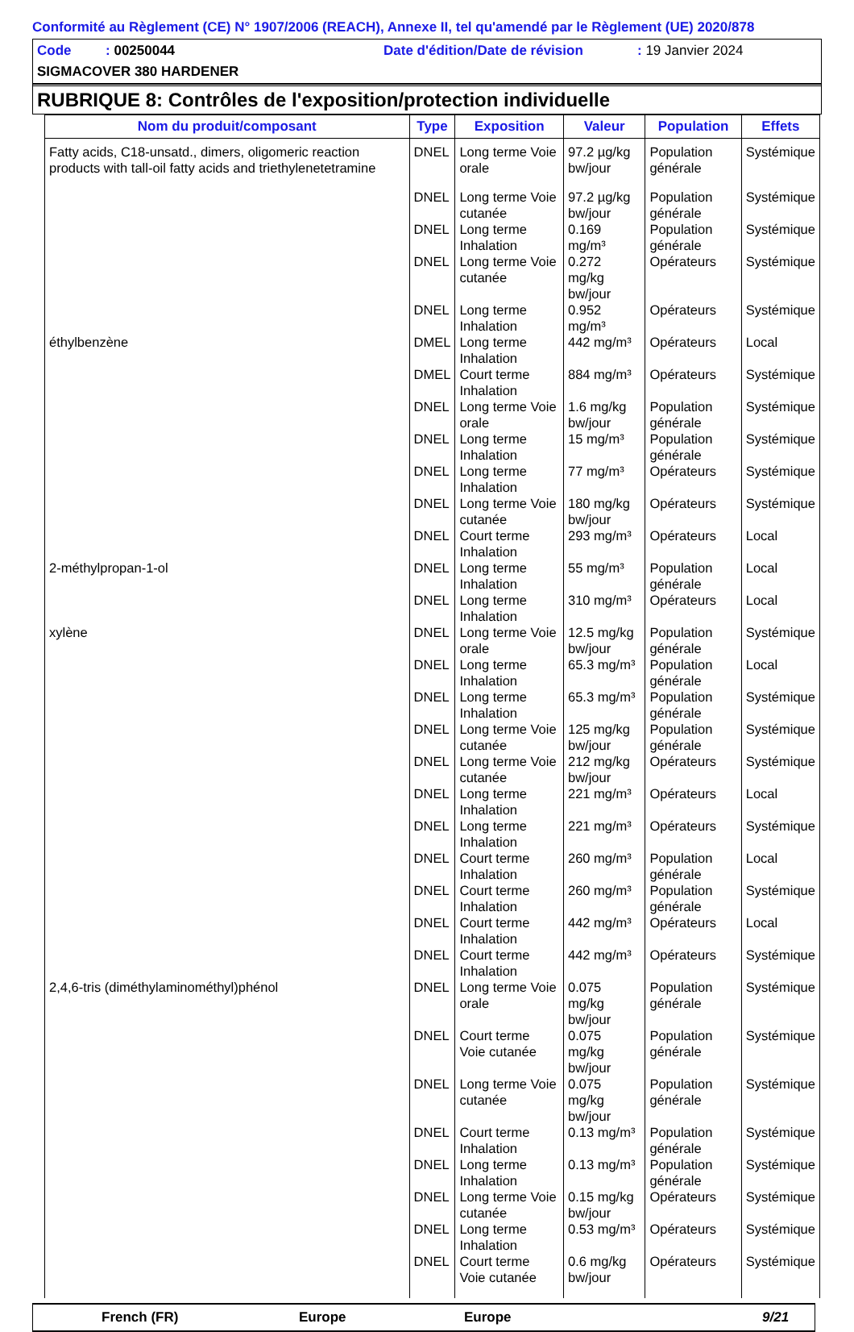Conformité au Règlement (CE) N° 1907/2006 (REACH), Annexe II, tel qu'amendé par le Règlement (UE) 2020/878
Code : 00250044 Date d'édition/Date de révision: 19 Janvier 2024
SIGMACOVER 380 HARDENER
RUBRIQUE 8: Contrôles de l'exposition/protection individuelle
| Nom du produit/composant | Type | Exposition | Valeur | Population | Effets |
| --- | --- | --- | --- | --- | --- |
| Fatty acids, C18-unsatd., dimers, oligomeric reaction products with tall-oil fatty acids and triethylenetetramine | DNEL | Long terme Voie orale | 97.2 µg/kg bw/jour | Population générale | Systémique |
| | DNEL | Long terme Voie cutanée | 97.2 µg/kg bw/jour | Population générale | Systémique |
| | DNEL | Long terme Inhalation | 0.169 mg/m³ | Population générale | Systémique |
| | DNEL | Long terme Voie cutanée | 0.272 mg/kg bw/jour | Opérateurs | Systémique |
| | DNEL | Long terme Inhalation | 0.952 mg/m³ | Opérateurs | Systémique |
| éthylbenzène | DMEL | Long terme Inhalation | 442 mg/m³ | Opérateurs | Local |
| | DMEL | Court terme Inhalation | 884 mg/m³ | Opérateurs | Systémique |
| | DNEL | Long terme Voie orale | 1.6 mg/kg bw/jour | Population générale | Systémique |
| | DNEL | Long terme Inhalation | 15 mg/m³ | Population générale | Systémique |
| | DNEL | Long terme Inhalation | 77 mg/m³ | Opérateurs | Systémique |
| | DNEL | Long terme Voie cutanée | 180 mg/kg bw/jour | Opérateurs | Systémique |
| | DNEL | Court terme Inhalation | 293 mg/m³ | Opérateurs | Local |
| 2-méthylpropan-1-ol | DNEL | Long terme Inhalation | 55 mg/m³ | Population générale | Local |
| | DNEL | Long terme Inhalation | 310 mg/m³ | Opérateurs | Local |
| xylène | DNEL | Long terme Voie orale | 12.5 mg/kg bw/jour | Population générale | Systémique |
| | DNEL | Long terme Inhalation | 65.3 mg/m³ | Population générale | Local |
| | DNEL | Long terme Inhalation | 65.3 mg/m³ | Population générale | Systémique |
| | DNEL | Long terme Voie cutanée | 125 mg/kg bw/jour | Population générale | Systémique |
| | DNEL | Long terme Voie cutanée | 212 mg/kg bw/jour | Opérateurs | Systémique |
| | DNEL | Long terme Inhalation | 221 mg/m³ | Opérateurs | Local |
| | DNEL | Long terme Inhalation | 221 mg/m³ | Opérateurs | Systémique |
| | DNEL | Court terme Inhalation | 260 mg/m³ | Population générale | Local |
| | DNEL | Court terme Inhalation | 260 mg/m³ | Population générale | Systémique |
| | DNEL | Court terme Inhalation | 442 mg/m³ | Opérateurs | Local |
| | DNEL | Court terme Inhalation | 442 mg/m³ | Opérateurs | Systémique |
| 2,4,6-tris (diméthylaminométhyl)phénol | DNEL | Long terme Voie orale | 0.075 mg/kg bw/jour | Population générale | Systémique |
| | DNEL | Court terme Voie cutanée | 0.075 mg/kg bw/jour | Population générale | Systémique |
| | DNEL | Long terme Voie cutanée | 0.075 mg/kg bw/jour | Population générale | Systémique |
| | DNEL | Court terme Inhalation | 0.13 mg/m³ | Population générale | Systémique |
| | DNEL | Long terme Inhalation | 0.13 mg/m³ | Population générale | Systémique |
| | DNEL | Long terme Voie cutanée | 0.15 mg/kg bw/jour | Opérateurs | Systémique |
| | DNEL | Long terme Inhalation | 0.53 mg/m³ | Opérateurs | Systémique |
| | DNEL | Court terme Voie cutanée | 0.6 mg/kg bw/jour | Opérateurs | Systémique |
French (FR) Europe Europe 9/21